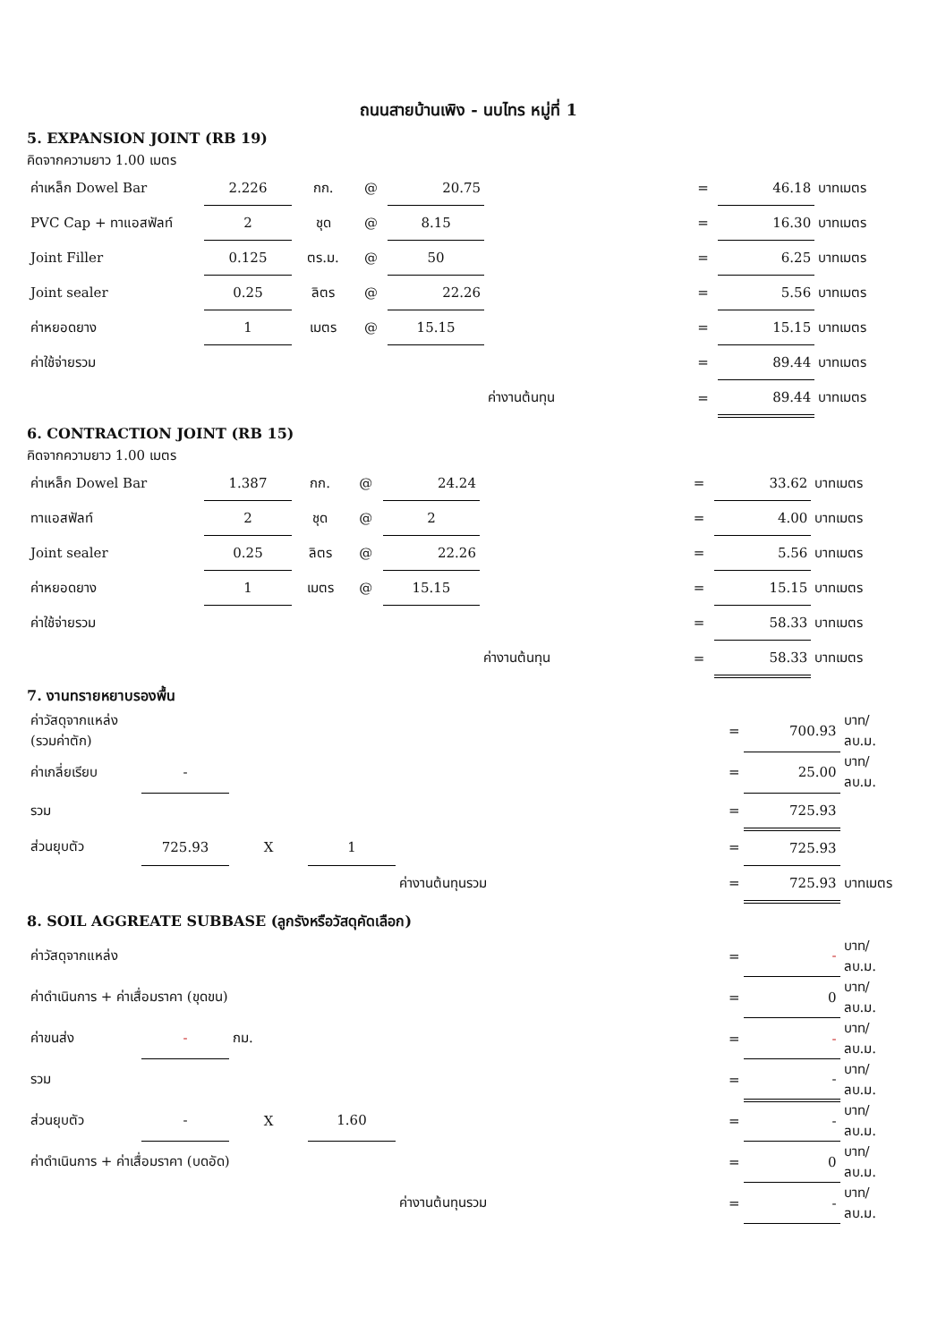ถนนสายบ้านเพิง - นบไทร หมู่ที่ 1
5. EXPANSION JOINT (RB 19)
คิดจากความยาว 1.00 เมตร
| ค่าเหล็ก Dowel Bar | 2.226 | กก. | @ | 20.75 | | = | 46.18 | บาทเมตร |
| PVC Cap + ทาแอสฟัลท์ | 2 | ชุด | @ | 8.15 | | = | 16.30 | บาทเมตร |
| Joint Filler | 0.125 | ตร.ม. | @ | 50 | | = | 6.25 | บาทเมตร |
| Joint sealer | 0.25 | ลิตร | @ | 22.26 | | = | 5.56 | บาทเมตร |
| ค่าหยอดยาง | 1 | เมตร | @ | 15.15 | | = | 15.15 | บาทเมตร |
| ค่าใช้จ่ายรวม | | | | | | = | 89.44 | บาทเมตร |
| | | | | | ค่างานต้นทุน | = | 89.44 | บาทเมตร |
6. CONTRACTION JOINT (RB 15)
คิดจากความยาว 1.00 เมตร
| ค่าเหล็ก Dowel Bar | 1.387 | กก. | @ | 24.24 | | = | 33.62 | บาทเมตร |
| ทาแอสฟัลท์ | 2 | ชุด | @ | 2 | | = | 4.00 | บาทเมตร |
| Joint sealer | 0.25 | ลิตร | @ | 22.26 | | = | 5.56 | บาทเมตร |
| ค่าหยอดยาง | 1 | เมตร | @ | 15.15 | | = | 15.15 | บาทเมตร |
| ค่าใช้จ่ายรวม | | | | | | = | 58.33 | บาทเมตร |
| | | | | | ค่างานต้นทุน | = | 58.33 | บาทเมตร |
7. งานทรายหยาบรองพื้น
| ค่าวัสดุจากแหล่ง (รวมค่าตัก) | | | | | = | 700.93 | บาท/ลบ.ม. |
| ค่าเกลี่ยเรียบ | - | | | | = | 25.00 | บาท/ลบ.ม. |
| รวม | | | | | = | 725.93 | |
| ส่วนยุบตัว | 725.93 | X | 1 | | = | 725.93 | |
| | | | | ค่างานต้นทุนรวม | = | 725.93 | บาทเมตร |
8. SOIL AGGREATE SUBBASE (ลูกรังหรือวัสดุคัดเลือก)
| ค่าวัสดุจากแหล่ง | | | | | = | - | บาท/ลบ.ม. |
| ค่าดำเนินการ + ค่าเสื่อมราคา (ขุดขน) | | | | | = | 0 | บาท/ลบ.ม. |
| ค่าขนส่ง | - | กม. | | | = | - | บาท/ลบ.ม. |
| รวม | | | | | = | - | บาท/ลบ.ม. |
| ส่วนยุบตัว | - | X | 1.60 | | = | - | บาท/ลบ.ม. |
| ค่าดำเนินการ + ค่าเสื่อมราคา (บดอัด) | | | | | = | 0 | บาท/ลบ.ม. |
| | | | | ค่างานต้นทุนรวม | = | - | บาท/ลบ.ม. |